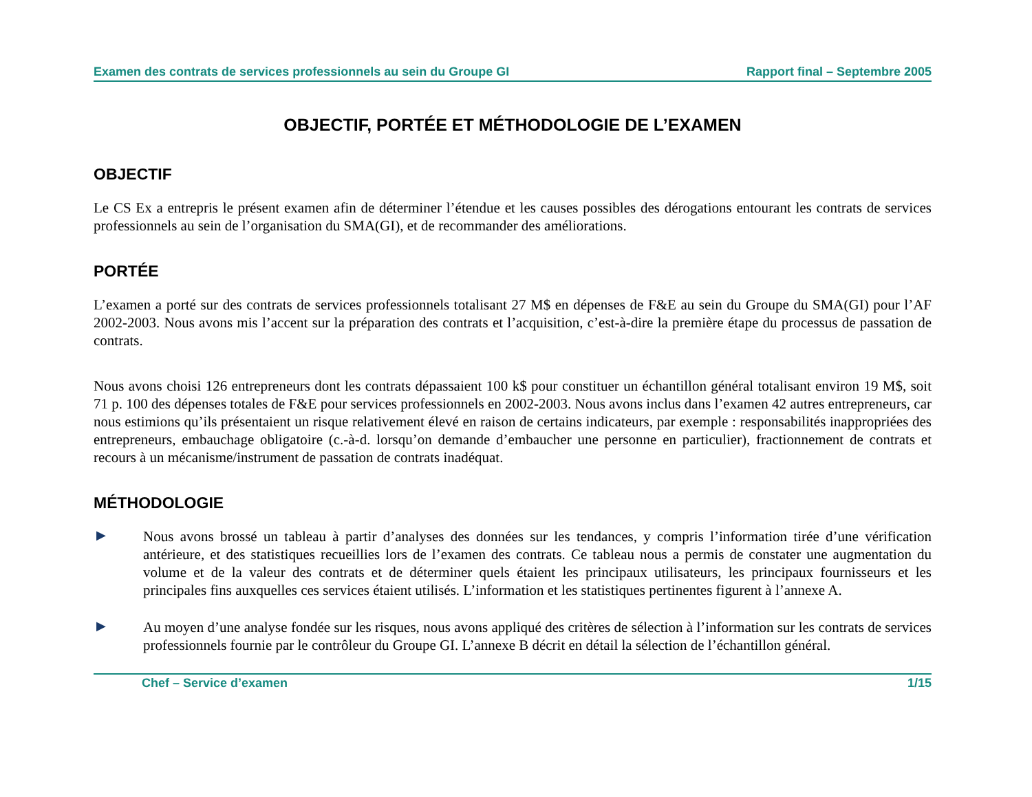Examen des contrats de services professionnels au sein du Groupe GI Rapport final – Septembre 2005
OBJECTIF, PORTÉE ET MÉTHODOLOGIE DE L’EXAMEN
OBJECTIF
Le CS Ex a entrepris le présent examen afin de déterminer l’étendue et les causes possibles des dérogations entourant les contrats de services professionnels au sein de l’organisation du SMA(GI), et de recommander des améliorations.
PORTÉE
L’examen a porté sur des contrats de services professionnels totalisant 27 M$ en dépenses de F&E au sein du Groupe du SMA(GI) pour l’AF 2002-2003. Nous avons mis l’accent sur la préparation des contrats et l’acquisition, c’est-à-dire la première étape du processus de passation de contrats.
Nous avons choisi 126 entrepreneurs dont les contrats dépassaient 100 k$ pour constituer un échantillon général totalisant environ 19 M$, soit 71 p. 100 des dépenses totales de F&E pour services professionnels en 2002-2003. Nous avons inclus dans l’examen 42 autres entrepreneurs, car nous estimions qu’ils présentaient un risque relativement élevé en raison de certains indicateurs, par exemple : responsabilités inappropriées des entrepreneurs, embauchage obligatoire (c.-à-d. lorsqu’on demande d’embaucher une personne en particulier), fractionnement de contrats et recours à un mécanisme/instrument de passation de contrats inadéquat.
MÉTHODOLOGIE
▶
Nous avons brossé un tableau à partir d’analyses des données sur les tendances, y compris l’information tirée d’une vérification antérieure, et des statistiques recueillies lors de l’examen des contrats. Ce tableau nous a permis de constater une augmentation du volume et de la valeur des contrats et de déterminer quels étaient les principaux utilisateurs, les principaux fournisseurs et les principales fins auxquelles ces services étaient utilisés. L’information et les statistiques pertinentes figurent à l’annexe A.
▶
Au moyen d’une analyse fondée sur les risques, nous avons appliqué des critères de sélection à l’information sur les contrats de services professionnels fournie par le contrôleur du Groupe GI. L’annexe B décrit en détail la sélection de l’échantillon général.
Chef – Service d’examen 1/15